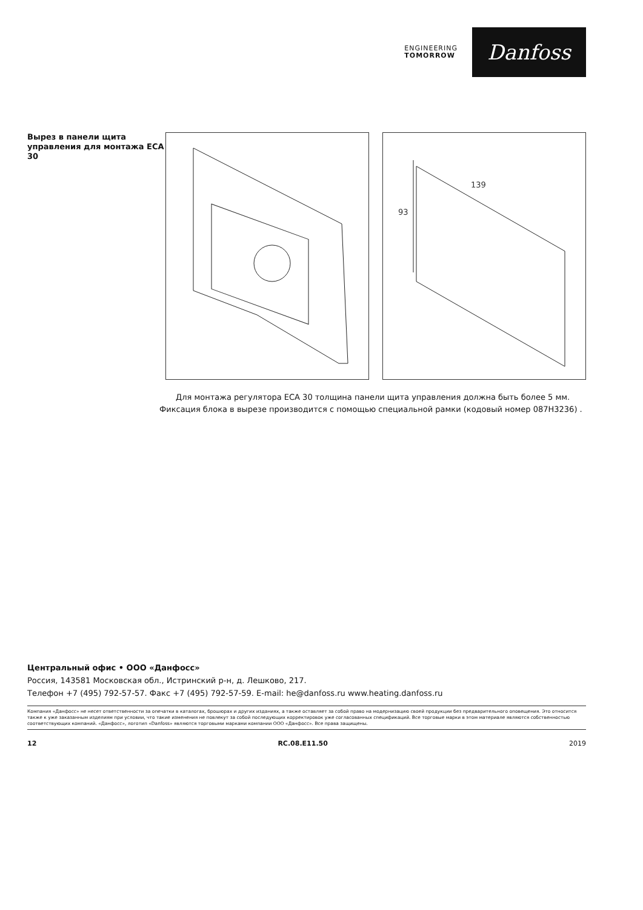ENGINEERING
TOMORROW
Danfoss
Вырез в панели щита управления для монтажа ECA 30
139
93
Для монтажа регулятора ECA 30 толщина панели щита управления должна быть более 5 мм. Фиксация блока в вырезе производится с помощью специальной рамки (кодовый номер 087H3236) .
Центральный офис • ООО «Данфосс»
Россия, 143581 Московская обл., Истринский р-н, д. Лешково, 217.
Телефон +7 (495) 792-57-57. Факс +7 (495) 792-57-59. E-mail: he@danfoss.ru www.heating.danfoss.ru
Компания «Данфосс» не несет ответственности за опечатки в каталогах, брошюрах и других изданиях, а также оставляет за собой право на модернизацию своей продукции без предварительного оповещения. Это относится также к уже заказанным изделиям при условии, что такие изменения не повлекут за собой последующих корректировок уже согласованных спецификаций. Все торговые марки в этом материале являются собственностью соответствующих компаний. «Данфосс», логотип «Danfoss» являются торговыми марками компании ООО «Данфосс». Все права защищены.
12 RC.08.E11.50 2019